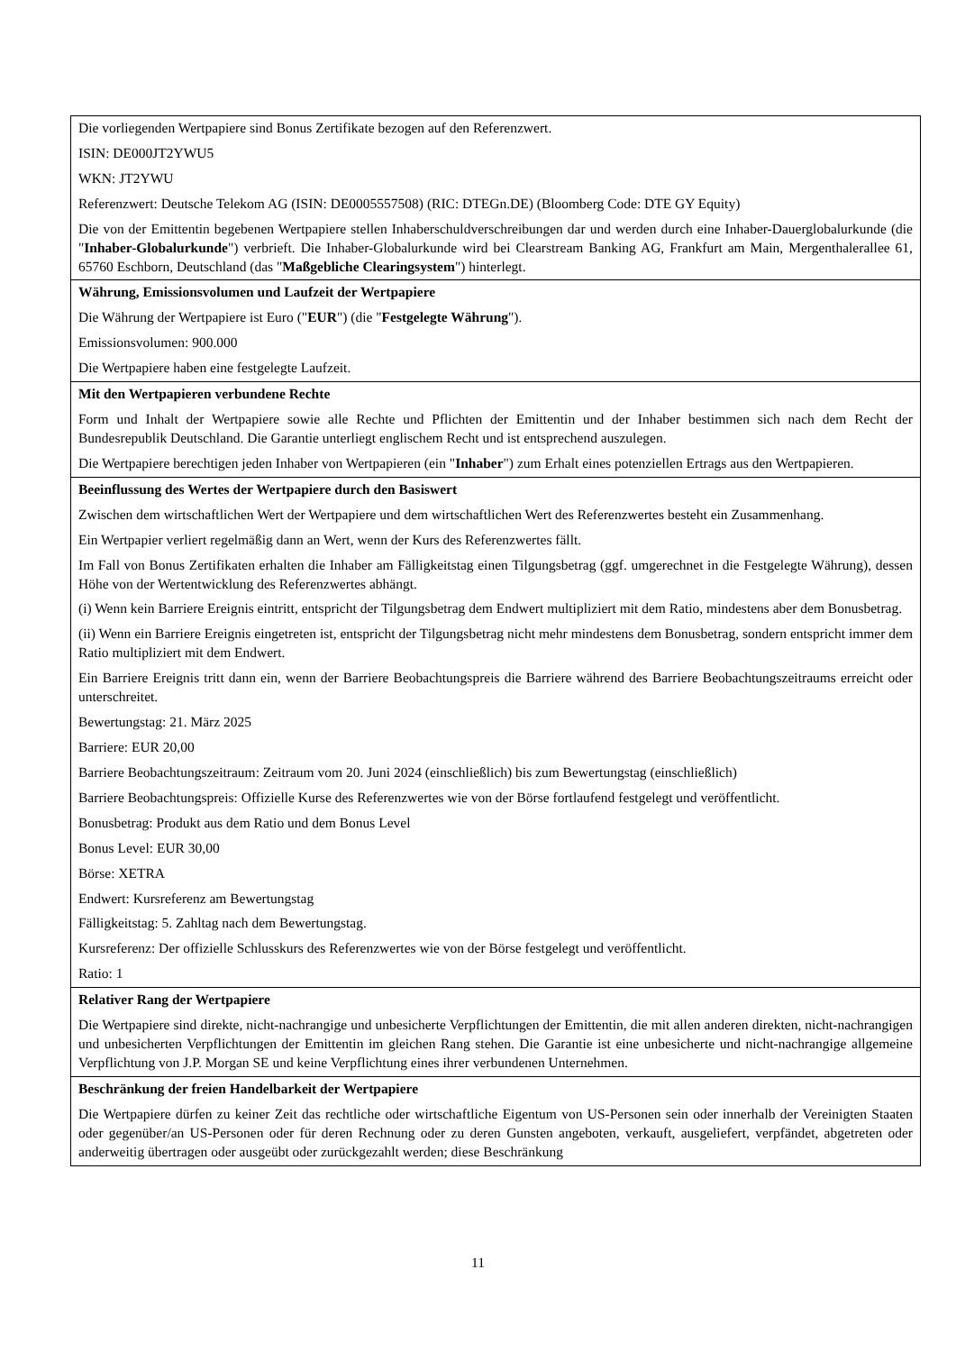| Die vorliegenden Wertpapiere sind Bonus Zertifikate bezogen auf den Referenzwert. ISIN: DE000JT2YWU5 WKN: JT2YWU Referenzwert: Deutsche Telekom AG (ISIN: DE0005557508) (RIC: DTEGn.DE) (Bloomberg Code: DTE GY Equity) Die von der Emittentin begebenen Wertpapiere stellen Inhaberschuldverschreibungen dar und werden durch eine Inhaber-Dauerglobalurkunde (die " Inhaber-Globalurkunde ") verbrieft. Die Inhaber-Globalurkunde wird bei Clearstream Banking AG, Frankfurt am Main, Mergenthalerallee 61, 65760 Eschborn, Deutschland (das " Maßgebliche Clearingsystem ") hinterlegt. |
| Währung, Emissionsvolumen und Laufzeit der Wertpapiere Die Währung der Wertpapiere ist Euro (" EUR ") (die " Festgelegte Währung "). Emissionsvolumen: 900.000 Die Wertpapiere haben eine festgelegte Laufzeit. |
| Mit den Wertpapieren verbundene Rechte Form und Inhalt der Wertpapiere sowie alle Rechte und Pflichten der Emittentin und der Inhaber bestimmen sich nach dem Recht der Bundesrepublik Deutschland. Die Garantie unterliegt englischem Recht und ist entsprechend auszulegen. Die Wertpapiere berechtigen jeden Inhaber von Wertpapieren (ein " Inhaber ") zum Erhalt eines potenziellen Ertrags aus den Wertpapieren. |
| Beeinflussung des Wertes der Wertpapiere durch den Basiswert Zwischen dem wirtschaftlichen Wert der Wertpapiere und dem wirtschaftlichen Wert des Referenzwertes besteht ein Zusammenhang. Ein Wertpapier verliert regelmäßig dann an Wert, wenn der Kurs des Referenzwertes fällt. Im Fall von Bonus Zertifikaten erhalten die Inhaber am Fälligkeitstag einen Tilgungsbetrag (ggf. umgerechnet in die Festgelegte Währung), dessen Höhe von der Wertentwicklung des Referenzwertes abhängt. (i) Wenn kein Barriere Ereignis eintritt, entspricht der Tilgungsbetrag dem Endwert multipliziert mit dem Ratio, mindestens aber dem Bonusbetrag. (ii) Wenn ein Barriere Ereignis eingetreten ist, entspricht der Tilgungsbetrag nicht mehr mindestens dem Bonusbetrag, sondern entspricht immer dem Ratio multipliziert mit dem Endwert. Ein Barriere Ereignis tritt dann ein, wenn der Barriere Beobachtungspreis die Barriere während des Barriere Beobachtungszeitraums erreicht oder unterschreitet. Bewertungstag: 21. März 2025 Barriere: EUR 20,00 Barriere Beobachtungszeitraum: Zeitraum vom 20. Juni 2024 (einschließlich) bis zum Bewertungstag (einschließlich) Barriere Beobachtungspreis: Offizielle Kurse des Referenzwertes wie von der Börse fortlaufend festgelegt und veröffentlicht. Bonusbetrag: Produkt aus dem Ratio und dem Bonus Level Bonus Level: EUR 30,00 Börse: XETRA Endwert: Kursreferenz am Bewertungstag Fälligkeitstag: 5. Zahltag nach dem Bewertungstag. Kursreferenz: Der offizielle Schlusskurs des Referenzwertes wie von der Börse festgelegt und veröffentlicht. Ratio: 1 |
| Relativer Rang der Wertpapiere Die Wertpapiere sind direkte, nicht-nachrangige und unbesicherte Verpflichtungen der Emittentin, die mit allen anderen direkten, nicht-nachrangigen und unbesicherten Verpflichtungen der Emittentin im gleichen Rang stehen. Die Garantie ist eine unbesicherte und nicht-nachrangige allgemeine Verpflichtung von J.P. Morgan SE und keine Verpflichtung eines ihrer verbundenen Unternehmen. |
| Beschränkung der freien Handelbarkeit der Wertpapiere Die Wertpapiere dürfen zu keiner Zeit das rechtliche oder wirtschaftliche Eigentum von US-Personen sein oder innerhalb der Vereinigten Staaten oder gegenüber/an US-Personen oder für deren Rechnung oder zu deren Gunsten angeboten, verkauft, ausgeliefert, verpfändet, abgetreten oder anderweitig übertragen oder ausgeübt oder zurückgezahlt werden; diese Beschränkung |
11